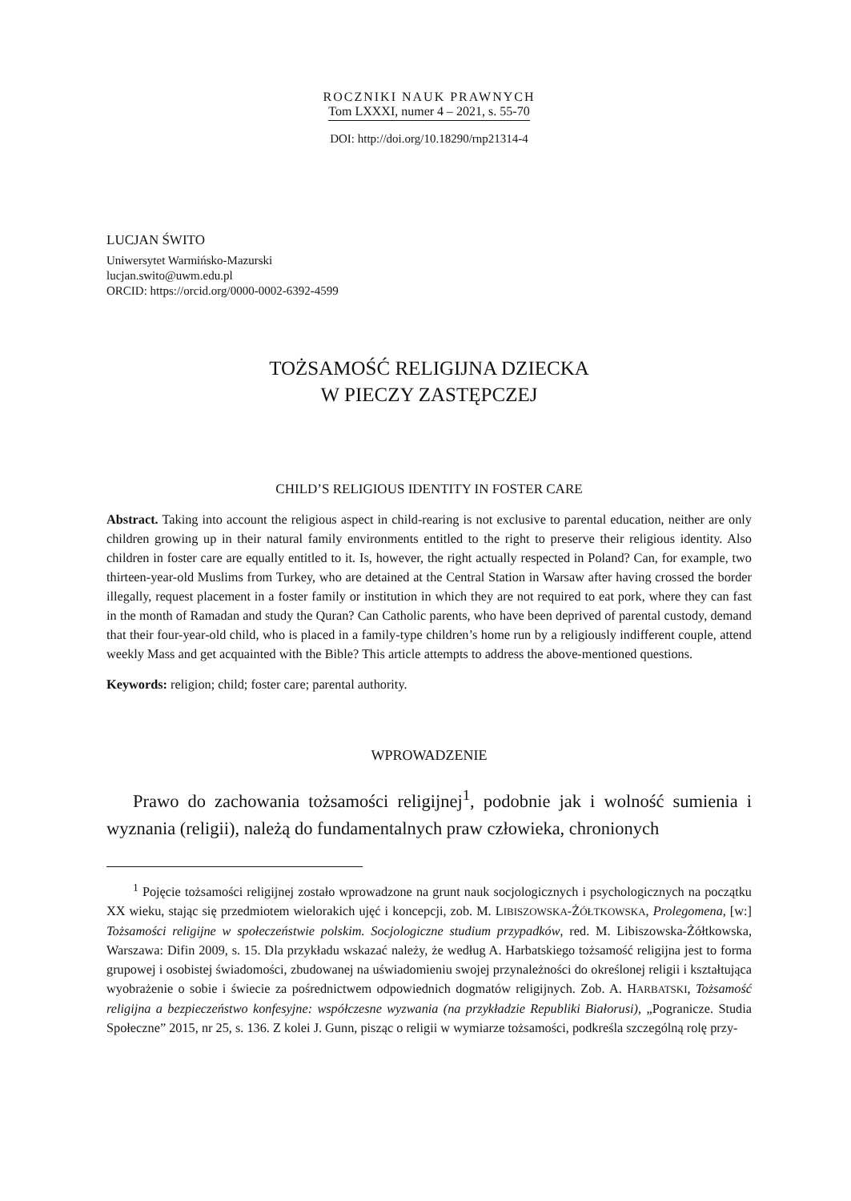ROCZNIKI NAUK PRAWNYCH
Tom LXXXI, numer 4 – 2021, s. 55-70
DOI: http://doi.org/10.18290/rnp21314-4
LUCJAN ŚWITO
Uniwersytet Warmińsko-Mazurski
lucjan.swito@uwm.edu.pl
ORCID: https://orcid.org/0000-0002-6392-4599
TOŻSAMOŚĆ RELIGIJNA DZIECKA
W PIECZY ZASTĘPCZEJ
CHILD’S RELIGIOUS IDENTITY IN FOSTER CARE
Abstract. Taking into account the religious aspect in child-rearing is not exclusive to parental education, neither are only children growing up in their natural family environments entitled to the right to preserve their religious identity. Also children in foster care are equally entitled to it. Is, however, the right actually respected in Poland? Can, for example, two thirteen-year-old Muslims from Turkey, who are detained at the Central Station in Warsaw after having crossed the border illegally, request placement in a foster family or institution in which they are not required to eat pork, where they can fast in the month of Ramadan and study the Quran? Can Catholic parents, who have been deprived of parental custody, demand that their four-year-old child, who is placed in a family-type children’s home run by a religiously indifferent couple, attend weekly Mass and get acquainted with the Bible? This article attempts to address the above-mentioned questions.
Keywords: religion; child; foster care; parental authority.
WPROWADZENIE
Prawo do zachowania tożsamości religijnej<sup>1</sup>, podobnie jak i wolność sumienia i wyznania (religii), należą do fundamentalnych praw człowieka, chronionych
<sup>1</sup> Pojęcie tożsamości religijnej zostało wprowadzone na grunt nauk socjologicznych i psychologicznych na początku XX wieku, stając się przedmiotem wielorakich ujęć i koncepcji, zob. M. LIBISZOWSKA-ŻÓŁTKOWSKA, Prolegomena, [w:] Tożsamości religijne w społeczeństwie polskim. Socjologiczne studium przypadków, red. M. Libiszowska-Żółtkowska, Warszawa: Difin 2009, s. 15. Dla przykładu wskazać należy, że według A. Harbatskiego tożsamość religijna jest to forma grupowej i osobistej świadomości, zbudowanej na uświadomieniu swojej przynależności do określonej religii i kształtująca wyobrażenie o sobie i świecie za pośrednictwem odpowiednich dogmatów religijnych. Zob. A. HARBATSKI, Tożsamość religijna a bezpieczeństwo konfesyjne: współczesne wyzwania (na przykładzie Republiki Białorusi), „Pogranicze. Studia Społeczne” 2015, nr 25, s. 136. Z kolei J. Gunn, pisząc o religii w wymiarze tożsamości, podkreśla szczególną rolę przy-